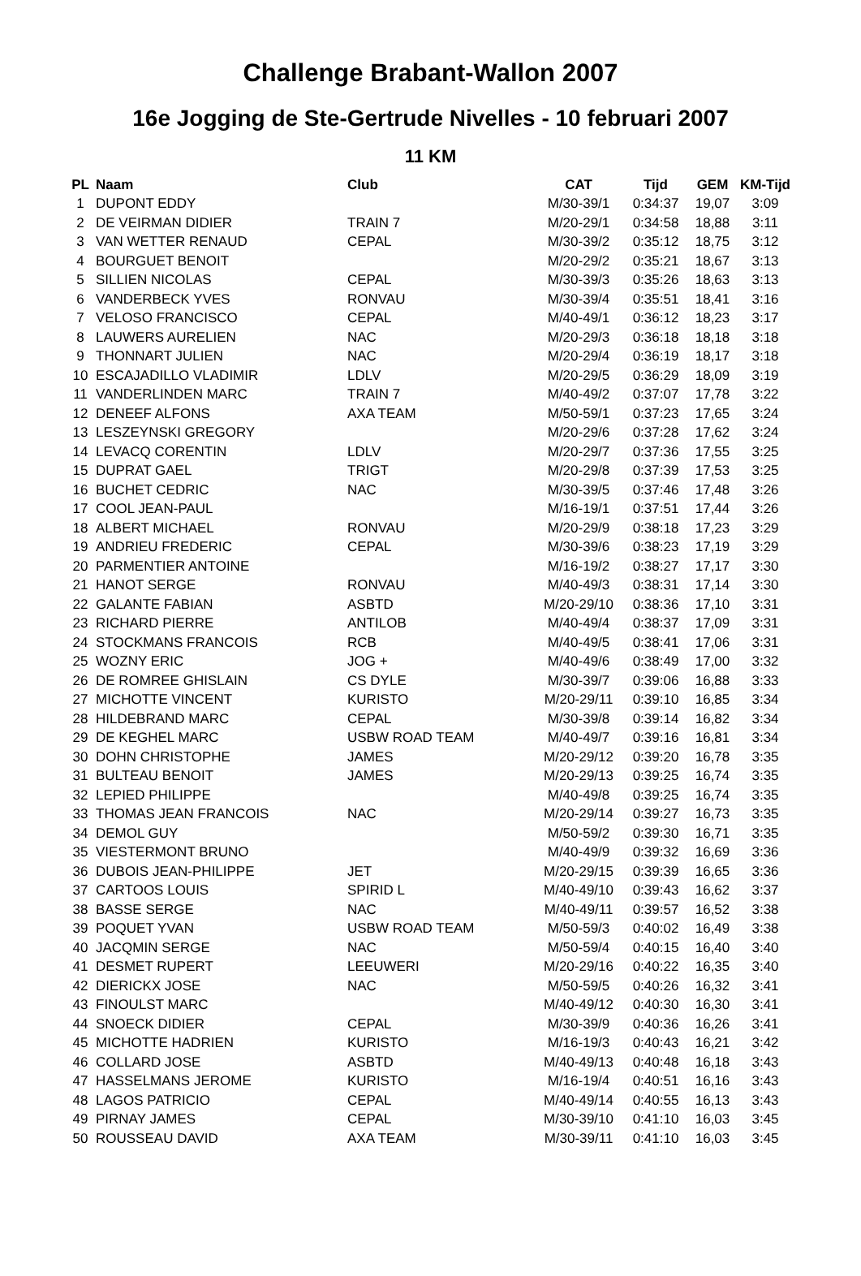Challenge Brabant-Wallon 2007
16e Jogging de Ste-Gertrude Nivelles - 10 februari 2007
11 KM
| PL | Naam | Club | CAT | Tijd | GEM | KM-Tijd |
| --- | --- | --- | --- | --- | --- | --- |
| 1 | DUPONT EDDY | | M/30-39/1 | 0:34:37 | 19,07 | 3:09 |
| 2 | DE VEIRMAN DIDIER | TRAIN 7 | M/20-29/1 | 0:34:58 | 18,88 | 3:11 |
| 3 | VAN WETTER RENAUD | CEPAL | M/30-39/2 | 0:35:12 | 18,75 | 3:12 |
| 4 | BOURGUET BENOIT | | M/20-29/2 | 0:35:21 | 18,67 | 3:13 |
| 5 | SILLIEN NICOLAS | CEPAL | M/30-39/3 | 0:35:26 | 18,63 | 3:13 |
| 6 | VANDERBECK YVES | RONVAU | M/30-39/4 | 0:35:51 | 18,41 | 3:16 |
| 7 | VELOSO FRANCISCO | CEPAL | M/40-49/1 | 0:36:12 | 18,23 | 3:17 |
| 8 | LAUWERS AURELIEN | NAC | M/20-29/3 | 0:36:18 | 18,18 | 3:18 |
| 9 | THONNART JULIEN | NAC | M/20-29/4 | 0:36:19 | 18,17 | 3:18 |
| 10 | ESCAJADILLO VLADIMIR | LDLV | M/20-29/5 | 0:36:29 | 18,09 | 3:19 |
| 11 | VANDERLINDEN MARC | TRAIN 7 | M/40-49/2 | 0:37:07 | 17,78 | 3:22 |
| 12 | DENEEF ALFONS | AXA TEAM | M/50-59/1 | 0:37:23 | 17,65 | 3:24 |
| 13 | LESZEYNSKI GREGORY | | M/20-29/6 | 0:37:28 | 17,62 | 3:24 |
| 14 | LEVACQ CORENTIN | LDLV | M/20-29/7 | 0:37:36 | 17,55 | 3:25 |
| 15 | DUPRAT GAEL | TRIGT | M/20-29/8 | 0:37:39 | 17,53 | 3:25 |
| 16 | BUCHET CEDRIC | NAC | M/30-39/5 | 0:37:46 | 17,48 | 3:26 |
| 17 | COOL JEAN-PAUL | | M/16-19/1 | 0:37:51 | 17,44 | 3:26 |
| 18 | ALBERT MICHAEL | RONVAU | M/20-29/9 | 0:38:18 | 17,23 | 3:29 |
| 19 | ANDRIEU FREDERIC | CEPAL | M/30-39/6 | 0:38:23 | 17,19 | 3:29 |
| 20 | PARMENTIER ANTOINE | | M/16-19/2 | 0:38:27 | 17,17 | 3:30 |
| 21 | HANOT SERGE | RONVAU | M/40-49/3 | 0:38:31 | 17,14 | 3:30 |
| 22 | GALANTE FABIAN | ASBTD | M/20-29/10 | 0:38:36 | 17,10 | 3:31 |
| 23 | RICHARD PIERRE | ANTILOB | M/40-49/4 | 0:38:37 | 17,09 | 3:31 |
| 24 | STOCKMANS FRANCOIS | RCB | M/40-49/5 | 0:38:41 | 17,06 | 3:31 |
| 25 | WOZNY ERIC | JOG + | M/40-49/6 | 0:38:49 | 17,00 | 3:32 |
| 26 | DE ROMREE GHISLAIN | CS DYLE | M/30-39/7 | 0:39:06 | 16,88 | 3:33 |
| 27 | MICHOTTE VINCENT | KURISTO | M/20-29/11 | 0:39:10 | 16,85 | 3:34 |
| 28 | HILDEBRAND MARC | CEPAL | M/30-39/8 | 0:39:14 | 16,82 | 3:34 |
| 29 | DE KEGHEL MARC | USBW ROAD TEAM | M/40-49/7 | 0:39:16 | 16,81 | 3:34 |
| 30 | DOHN CHRISTOPHE | JAMES | M/20-29/12 | 0:39:20 | 16,78 | 3:35 |
| 31 | BULTEAU BENOIT | JAMES | M/20-29/13 | 0:39:25 | 16,74 | 3:35 |
| 32 | LEPIED PHILIPPE | | M/40-49/8 | 0:39:25 | 16,74 | 3:35 |
| 33 | THOMAS JEAN FRANCOIS | NAC | M/20-29/14 | 0:39:27 | 16,73 | 3:35 |
| 34 | DEMOL GUY | | M/50-59/2 | 0:39:30 | 16,71 | 3:35 |
| 35 | VIESTERMONT BRUNO | | M/40-49/9 | 0:39:32 | 16,69 | 3:36 |
| 36 | DUBOIS JEAN-PHILIPPE | JET | M/20-29/15 | 0:39:39 | 16,65 | 3:36 |
| 37 | CARTOOS LOUIS | SPIRID L | M/40-49/10 | 0:39:43 | 16,62 | 3:37 |
| 38 | BASSE SERGE | NAC | M/40-49/11 | 0:39:57 | 16,52 | 3:38 |
| 39 | POQUET YVAN | USBW ROAD TEAM | M/50-59/3 | 0:40:02 | 16,49 | 3:38 |
| 40 | JACQMIN SERGE | NAC | M/50-59/4 | 0:40:15 | 16,40 | 3:40 |
| 41 | DESMET RUPERT | LEEUWERI | M/20-29/16 | 0:40:22 | 16,35 | 3:40 |
| 42 | DIERICKX JOSE | NAC | M/50-59/5 | 0:40:26 | 16,32 | 3:41 |
| 43 | FINOULST MARC | | M/40-49/12 | 0:40:30 | 16,30 | 3:41 |
| 44 | SNOECK DIDIER | CEPAL | M/30-39/9 | 0:40:36 | 16,26 | 3:41 |
| 45 | MICHOTTE HADRIEN | KURISTO | M/16-19/3 | 0:40:43 | 16,21 | 3:42 |
| 46 | COLLARD JOSE | ASBTD | M/40-49/13 | 0:40:48 | 16,18 | 3:43 |
| 47 | HASSELMANS JEROME | KURISTO | M/16-19/4 | 0:40:51 | 16,16 | 3:43 |
| 48 | LAGOS PATRICIO | CEPAL | M/40-49/14 | 0:40:55 | 16,13 | 3:43 |
| 49 | PIRNAY JAMES | CEPAL | M/30-39/10 | 0:41:10 | 16,03 | 3:45 |
| 50 | ROUSSEAU DAVID | AXA TEAM | M/30-39/11 | 0:41:10 | 16,03 | 3:45 |